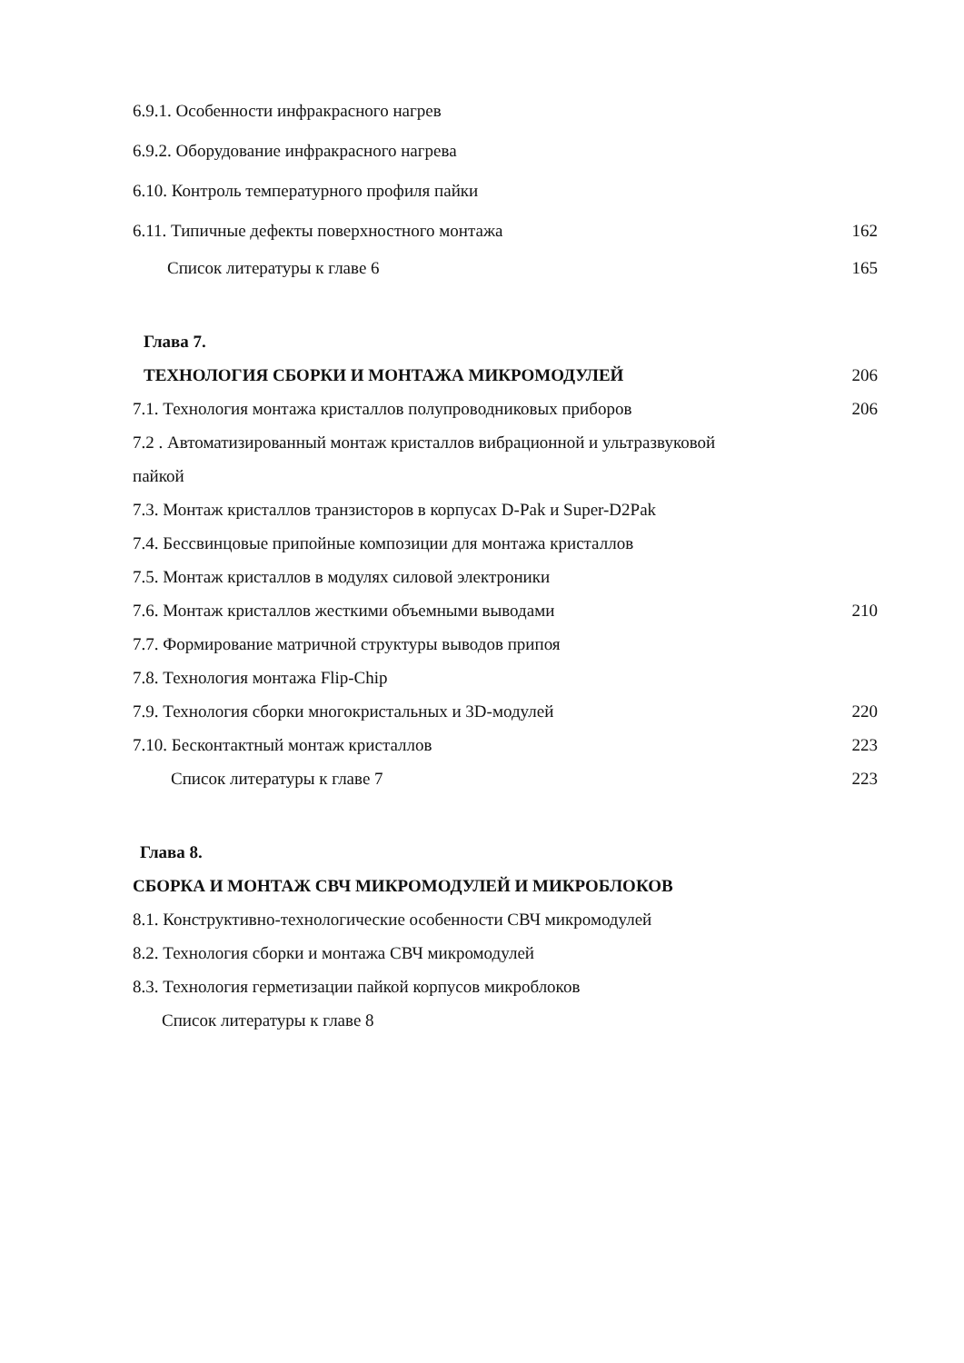6.9.1. Особенности инфракрасного нагрев
6.9.2. Оборудование инфракрасного нагрева
6.10. Контроль температурного профиля пайки
6.11. Типичные дефекты поверхностного монтажа 162
Список литературы к главе 6 165
Глава 7.
ТЕХНОЛОГИЯ СБОРКИ И МОНТАЖА МИКРОМОДУЛЕЙ 206
7.1. Технология монтажа кристаллов полупроводниковых приборов 206
7.2 . Автоматизированный монтаж кристаллов вибрационной и ультразвуковой
пайкой
7.3. Монтаж кристаллов транзисторов в корпусах D-Pak и Super-D2Pak
7.4. Бессвинцовые припойные композиции для монтажа кристаллов
7.5. Монтаж кристаллов в модулях силовой электроники
7.6. Монтаж кристаллов жесткими объемными выводами 210
7.7. Формирование матричной структуры выводов припоя
7.8. Технология монтажа Flip-Chip
7.9. Технология сборки многокристальных и 3D-модулей 220
7.10. Бесконтактный монтаж кристаллов 223
Список литературы к главе 7 223
Глава 8.
СБОРКА И МОНТАЖ СВЧ МИКРОМОДУЛЕЙ И МИКРОБЛОКОВ
8.1. Конструктивно-технологические особенности СВЧ микромодулей
8.2. Технология сборки и монтажа СВЧ микромодулей
8.3. Технология герметизации пайкой корпусов микроблоков
Список литературы к главе 8